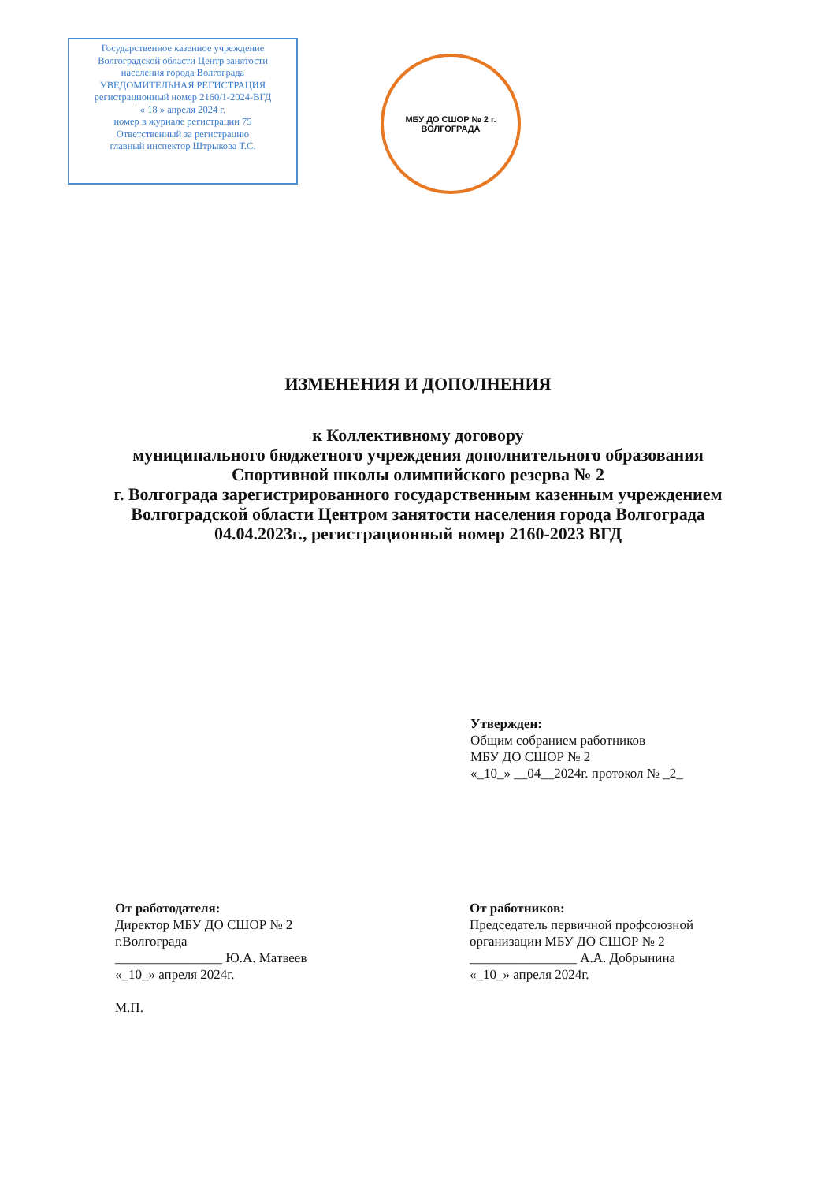Государственное казенное учреждение
Волгоградской области Центр занятости
населения города Волгограда
УВЕДОМИТЕЛЬНАЯ РЕГИСТРАЦИЯ
регистрационный номер 2160/1-2024-ВГД
« 18 » апреля 2024 г.
номер в журнале регистрации 75
Ответственный за регистрацию
главный инспектор Штрыкова Т.С.
МБУ ДО СШОР № 2 г. ВОЛГОГРАДА
ИЗМЕНЕНИЯ И ДОПОЛНЕНИЯ
к Коллективному договору
муниципального бюджетного учреждения дополнительного образования
Спортивной школы олимпийского резерва № 2
г. Волгограда зарегистрированного государственным казенным учреждением
Волгоградской области Центром занятости населения города Волгограда
04.04.2023г., регистрационный номер 2160-2023 ВГД
Утвержден:
Общим собранием работников
МБУ ДО СШОР № 2
«_10_» __04__2024г. протокол № _2_
От работодателя:
Директор МБУ ДО СШОР № 2
г.Волгограда
________________ Ю.А. Матвеев
«_10_» апреля 2024г.
М.П.
От работников:
Председатель первичной профсоюзной
организации МБУ ДО СШОР № 2
________________ А.А. Добрынина
«_10_» апреля 2024г.